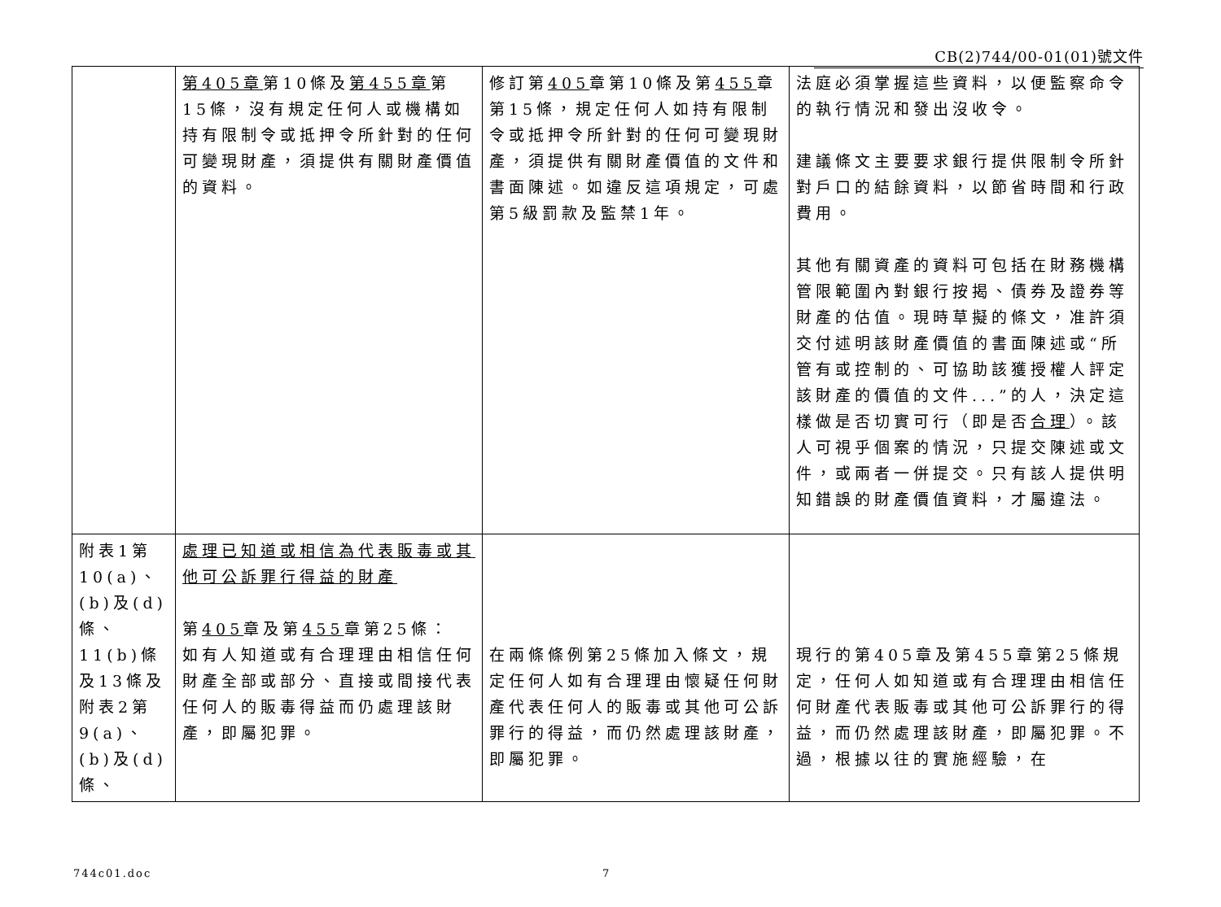CB(2)744/00-01(01)號文件
| | 第405章 第10條及 第455章 第15條，沒有規定任何人或機構如持有限制令或抵押令所針對的任何可變現財產，須提供有關財產價值的資料。 | 修訂第 405 章第10條及第 455 章第15條，規定任何人如持有限制令或抵押令所針對的任何可變現財產，須提供有關財產價值的文件和書面陳述。如違反這項規定，可處第5級罰款及監禁1年。 | 法庭必須掌握這些資料，以便監察命令的執行情況和發出沒收令。 建議條文主要要求銀行提供限制令所針對戶口的結餘資料，以節省時間和行政費用。 其他有關資產的資料可包括在財務機構管限範圍內對銀行按揭、債券及證券等財產的估值。現時草擬的條文，准許須交付述明該財產價值的書面陳述或“所管有或控制的、可協助該獲授權人評定該財產的價值的文件...”的人，決定這樣做是否切實可行（即是否 合理 ）。該人可視乎個案的情況，只提交陳述或文件，或兩者一併提交。只有該人提供明知錯誤的財產價值資料，才屬違法。 |
| 附表1第10(a)、(b)及(d)條、11(b)條及13條及附表2第9(a)、(b)及(d)條、 | 處理已知道或相信為代表販毒或其他可公訴罪行得益的財產 第 405 章及第 455 章第25條： 如有人知道或有合理理由相信任何財產全部或部分、直接或間接代表任何人的販毒得益而仍處理該財產，即屬犯罪。 | 在兩條條例第25條加入條文，規定任何人如有合理理由懷疑任何財產代表任何人的販毒或其他可公訴罪行的得益，而仍然處理該財產，即屬犯罪。 | 現行的第405章及第455章第25條規定，任何人如知道或有合理理由相信任何財產代表販毒或其他可公訴罪行的得益，而仍然處理該財產，即屬犯罪。不過，根據以往的實施經驗，在 |
744c01.doc 7